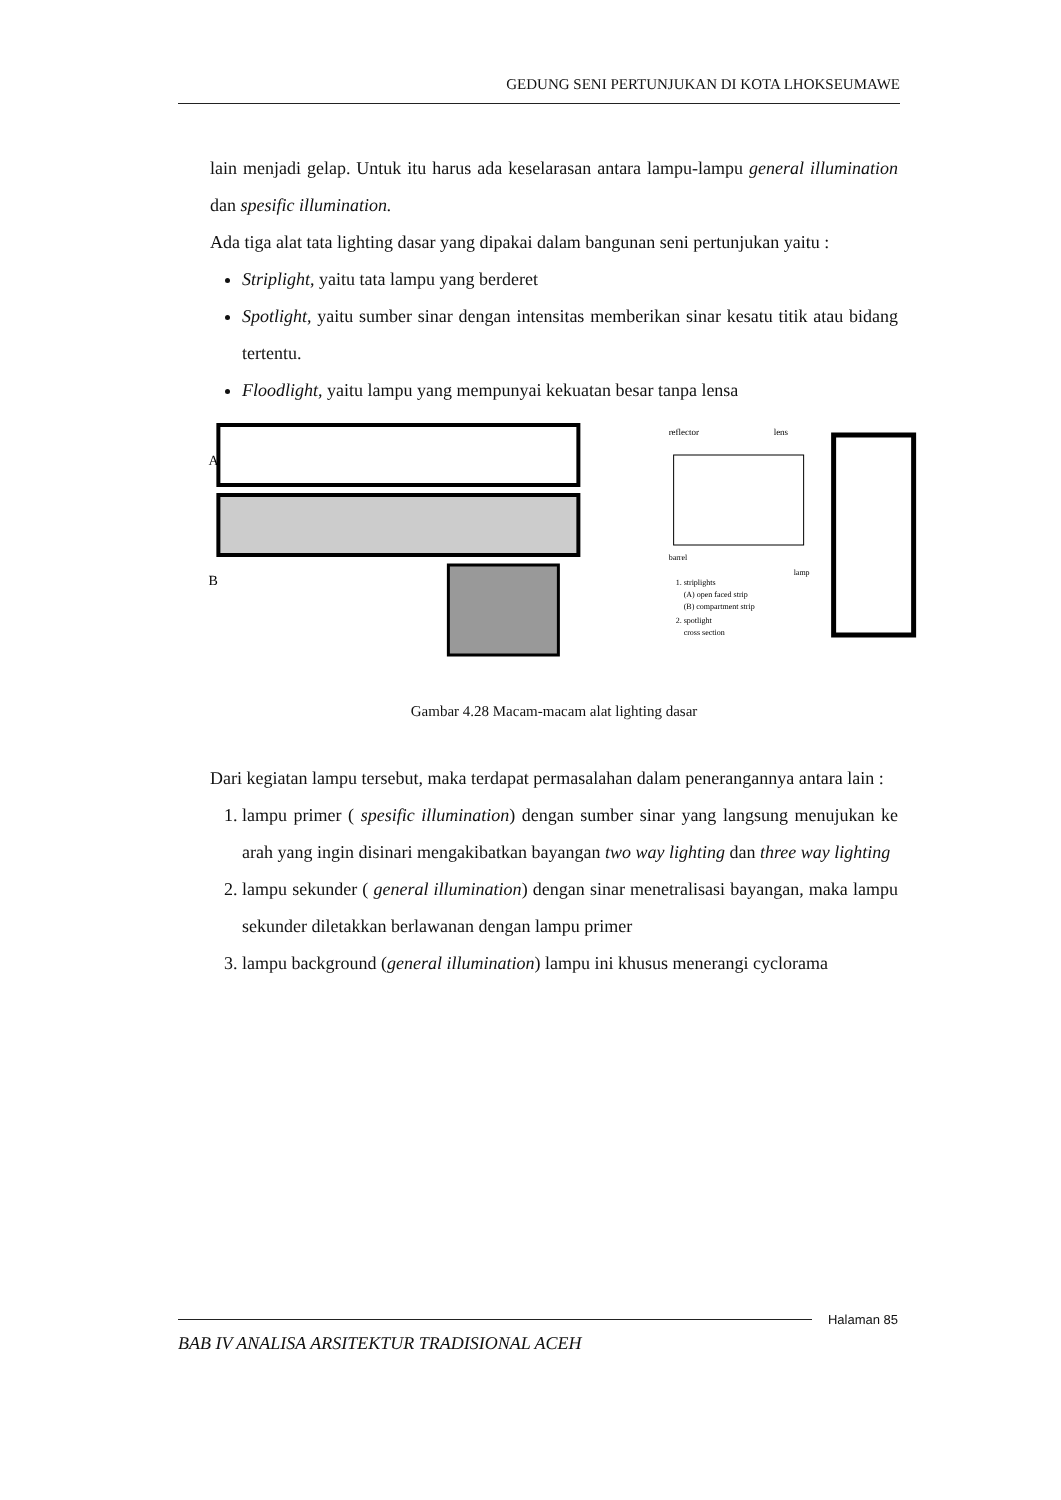GEDUNG SENI PERTUNJUKAN DI KOTA LHOKSEUMAWE
lain menjadi gelap. Untuk itu harus ada keselarasan antara lampu-lampu general illumination dan spesific illumination.
Ada tiga alat tata lighting dasar yang dipakai dalam bangunan seni pertunjukan yaitu :
Striplight, yaitu tata lampu yang berderet
Spotlight, yaitu sumber sinar dengan intensitas memberikan sinar kesatu titik atau bidang tertentu.
Floodlight, yaitu lampu yang mempunyai kekuatan besar tanpa lensa
A
B
reflector
lens
barrel
lamp
1. striplights
(A) open faced strip
(B) compartment strip
2. spotlight
cross section
Gambar 4.28 Macam-macam alat lighting dasar
Dari kegiatan lampu tersebut, maka terdapat permasalahan dalam penerangannya antara lain :
1. lampu primer ( spesific illumination) dengan sumber sinar yang langsung menujukan ke arah yang ingin disinari mengakibatkan bayangan two way lighting dan three way lighting
2. lampu sekunder ( general illumination) dengan sinar menetralisasi bayangan, maka lampu sekunder diletakkan berlawanan dengan lampu primer
3. lampu background (general illumination) lampu ini khusus menerangi cyclorama
Halaman 85
BAB IV ANALISA ARSITEKTUR TRADISIONAL ACEH